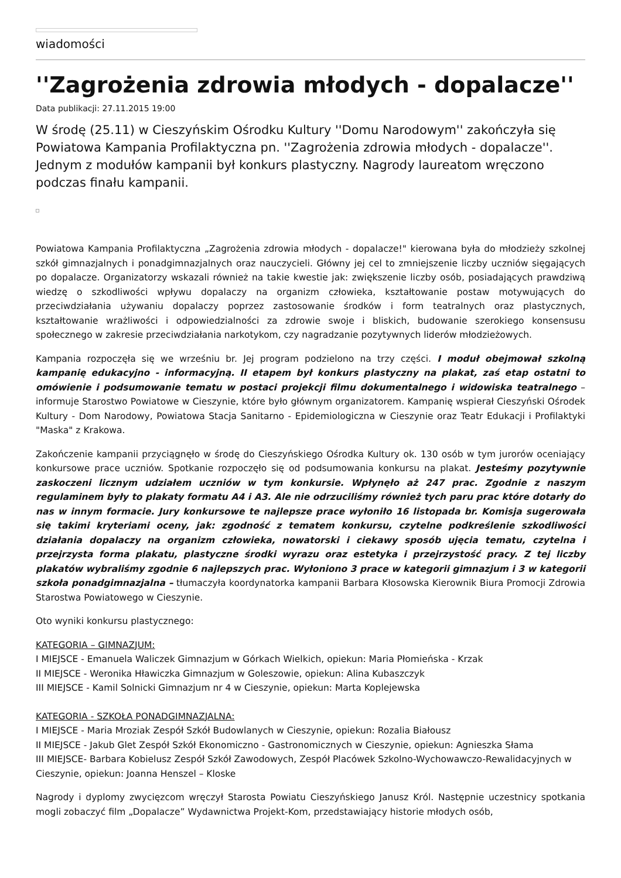wiadomości
''Zagrożenia zdrowia młodych - dopalacze''
Data publikacji: 27.11.2015 19:00
W środę (25.11) w Cieszyńskim Ośrodku Kultury ''Domu Narodowym'' zakończyła się Powiatowa Kampania Profilaktyczna pn. ''Zagrożenia zdrowia młodych - dopalacze''. Jednym z modułów kampanii był konkurs plastyczny. Nagrody laureatom wręczono podczas finału kampanii.
Powiatowa Kampania Profilaktyczna „Zagrożenia zdrowia młodych - dopalacze!" kierowana była do młodzieży szkolnej szkół gimnazjalnych i ponadgimnazjalnych oraz nauczycieli. Główny jej cel to zmniejszenie liczby uczniów sięgających po dopalacze. Organizatorzy wskazali również na takie kwestie jak: zwiększenie liczby osób, posiadających prawdziwą wiedzę o szkodliwości wpływu dopalaczy na organizm człowieka, kształtowanie postaw motywujących do przeciwdziałania używaniu dopalaczy poprzez zastosowanie środków i form teatralnych oraz plastycznych, kształtowanie wrażliwości i odpowiedzialności za zdrowie swoje i bliskich, budowanie szerokiego konsensusu społecznego w zakresie przeciwdziałania narkotykom, czy nagradzanie pozytywnych liderów młodzieżowych.
Kampania rozpoczęła się we wrześniu br. Jej program podzielono na trzy części. I moduł obejmował szkolną kampanię edukacyjno - informacyjną. II etapem był konkurs plastyczny na plakat, zaś etap ostatni to omówienie i podsumowanie tematu w postaci projekcji filmu dokumentalnego i widowiska teatralnego – informuje Starostwo Powiatowe w Cieszynie, które było głównym organizatorem. Kampanię wspierał Cieszyński Ośrodek Kultury - Dom Narodowy, Powiatowa Stacja Sanitarno - Epidemiologiczna w Cieszynie oraz Teatr Edukacji i Profilaktyki "Maska" z Krakowa.
Zakończenie kampanii przyciągnęło w środę do Cieszyńskiego Ośrodka Kultury ok. 130 osób w tym jurorów oceniający konkursowe prace uczniów. Spotkanie rozpoczęło się od podsumowania konkursu na plakat. Jesteśmy pozytywnie zaskoczeni licznym udziałem uczniów w tym konkursie. Wpłynęło aż 247 prac. Zgodnie z naszym regulaminem były to plakaty formatu A4 i A3. Ale nie odrzuciliśmy również tych paru prac które dotarły do nas w innym formacie. Jury konkursowe te najlepsze prace wyłoniło 16 listopada br. Komisja sugerowała się takimi kryteriami oceny, jak: zgodność z tematem konkursu, czytelne podkreślenie szkodliwości działania dopalaczy na organizm człowieka, nowatorski i ciekawy sposób ujęcia tematu, czytelna i przejrzysta forma plakatu, plastyczne środki wyrazu oraz estetyka i przejrzystość pracy. Z tej liczby plakatów wybraliśmy zgodnie 6 najlepszych prac. Wyłoniono 3 prace w kategorii gimnazjum i 3 w kategorii szkoła ponadgimnazjalna – tłumaczyła koordynatorka kampanii Barbara Kłosowska Kierownik Biura Promocji Zdrowia Starostwa Powiatowego w Cieszynie.
Oto wyniki konkursu plastycznego:
KATEGORIA – GIMNAZJUM:
I MIEJSCE - Emanuela Waliczek Gimnazjum w Górkach Wielkich, opiekun: Maria Płomieńska - Krzak
II MIEJSCE - Weronika Hławiczka Gimnazjum w Goleszowie, opiekun: Alina Kubaszczyk
III MIEJSCE - Kamil Solnicki Gimnazjum nr 4 w Cieszynie, opiekun: Marta Koplejewska
KATEGORIA - SZKOŁA PONADGIMNAZJALNA:
I MIEJSCE - Maria Mroziak Zespół Szkół Budowlanych w Cieszynie, opiekun: Rozalia Białousz
II MIEJSCE - Jakub Glet Zespół Szkół Ekonomiczno - Gastronomicznych w Cieszynie, opiekun: Agnieszka Słama
III MIEJSCE- Barbara Kobielusz Zespół Szkół Zawodowych, Zespół Placówek Szkolno-Wychowawczo-Rewalidacyjnych w Cieszynie, opiekun: Joanna Henszel – Kloske
Nagrody i dyplomy zwycięzcom wręczył Starosta Powiatu Cieszyńskiego Janusz Król. Następnie uczestnicy spotkania mogli zobaczyć film „Dopalacze” Wydawnictwa Projekt-Kom, przedstawiający historie młodych osób,